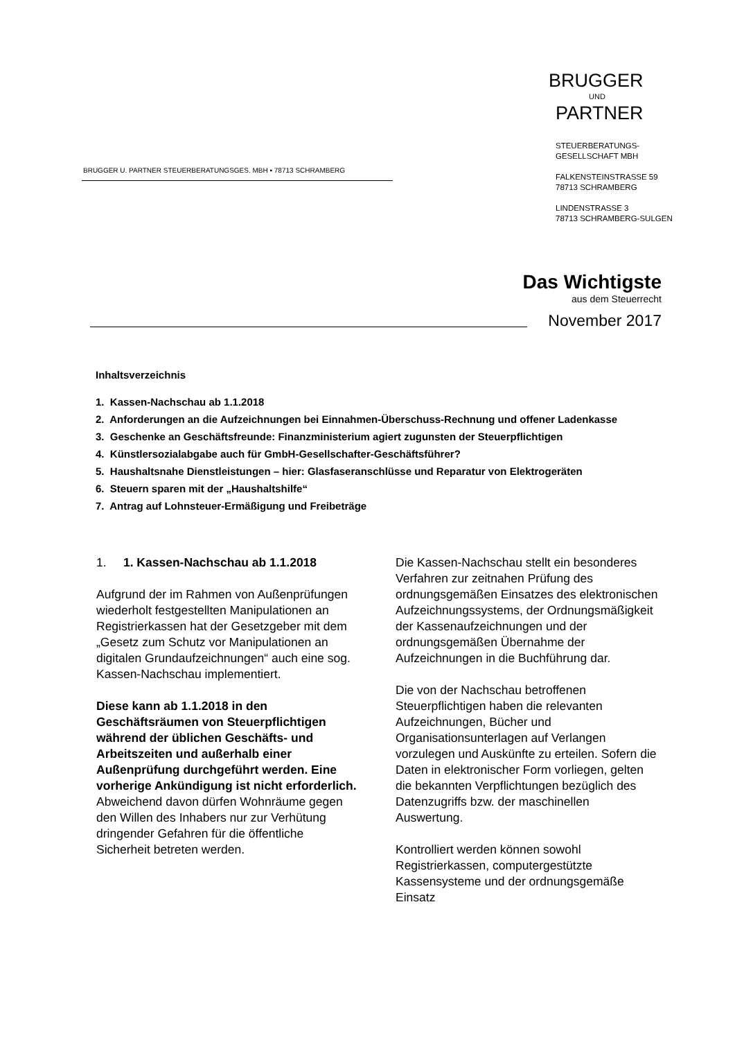BRUGGER U. PARTNER STEUERBERATUNGSGES. MBH ▪ 78713 SCHRAMBERG
BRUGGER
UND
PARTNER
STEUERBERATUNGS-
GESELLSCHAFT MBH
FALKENSTEINSTRASSE 59
78713 SCHRAMBERG
LINDENSTRASSE 3
78713 SCHRAMBERG-SULGEN
Das Wichtigste
aus dem Steuerrecht
November 2017
Inhaltsverzeichnis
1. Kassen-Nachschau ab 1.1.2018
2. Anforderungen an die Aufzeichnungen bei Einnahmen-Überschuss-Rechnung und offener Ladenkasse
3. Geschenke an Geschäftsfreunde: Finanzministerium agiert zugunsten der Steuerpflichtigen
4. Künstlersozialabgabe auch für GmbH-Gesellschafter-Geschäftsführer?
5. Haushaltsnahe Dienstleistungen – hier: Glasfaseranschlüsse und Reparatur von Elektrogeräten
6. Steuern sparen mit der „Haushaltshilfe“
7. Antrag auf Lohnsteuer-Ermäßigung und Freibeträge
1. 1. Kassen-Nachschau ab 1.1.2018
Aufgrund der im Rahmen von Außenprüfungen wiederholt festgestellten Manipulationen an Registrierkassen hat der Gesetzgeber mit dem „Gesetz zum Schutz vor Manipulationen an digitalen Grundaufzeichnungen“ auch eine sog. Kassen-Nachschau implementiert.
Diese kann ab 1.1.2018 in den Geschäftsräumen von Steuerpflichtigen während der üblichen Geschäfts- und Arbeitszeiten und außerhalb einer Außenprüfung durchgeführt werden. Eine vorherige Ankündigung ist nicht erforderlich. Abweichend davon dürfen Wohnräume gegen den Willen des Inhabers nur zur Verhütung dringender Gefahren für die öffentliche Sicherheit betreten werden.
Die Kassen-Nachschau stellt ein besonderes Verfahren zur zeitnahen Prüfung des ordnungsgemäßen Einsatzes des elektronischen Aufzeichnungssystems, der Ordnungsmäßigkeit der Kassenaufzeichnungen und der ordnungsgemäßen Übernahme der Aufzeichnungen in die Buchführung dar.
Die von der Nachschau betroffenen Steuerpflichtigen haben die relevanten Aufzeichnungen, Bücher und Organisationsunterlagen auf Verlangen vorzulegen und Auskünfte zu erteilen. Sofern die Daten in elektronischer Form vorliegen, gelten die bekannten Verpflichtungen bezüglich des Datenzugriffs bzw. der maschinellen Auswertung.
Kontrolliert werden können sowohl Registrierkassen, computergestützte Kassensysteme und der ordnungsgemäße Einsatz